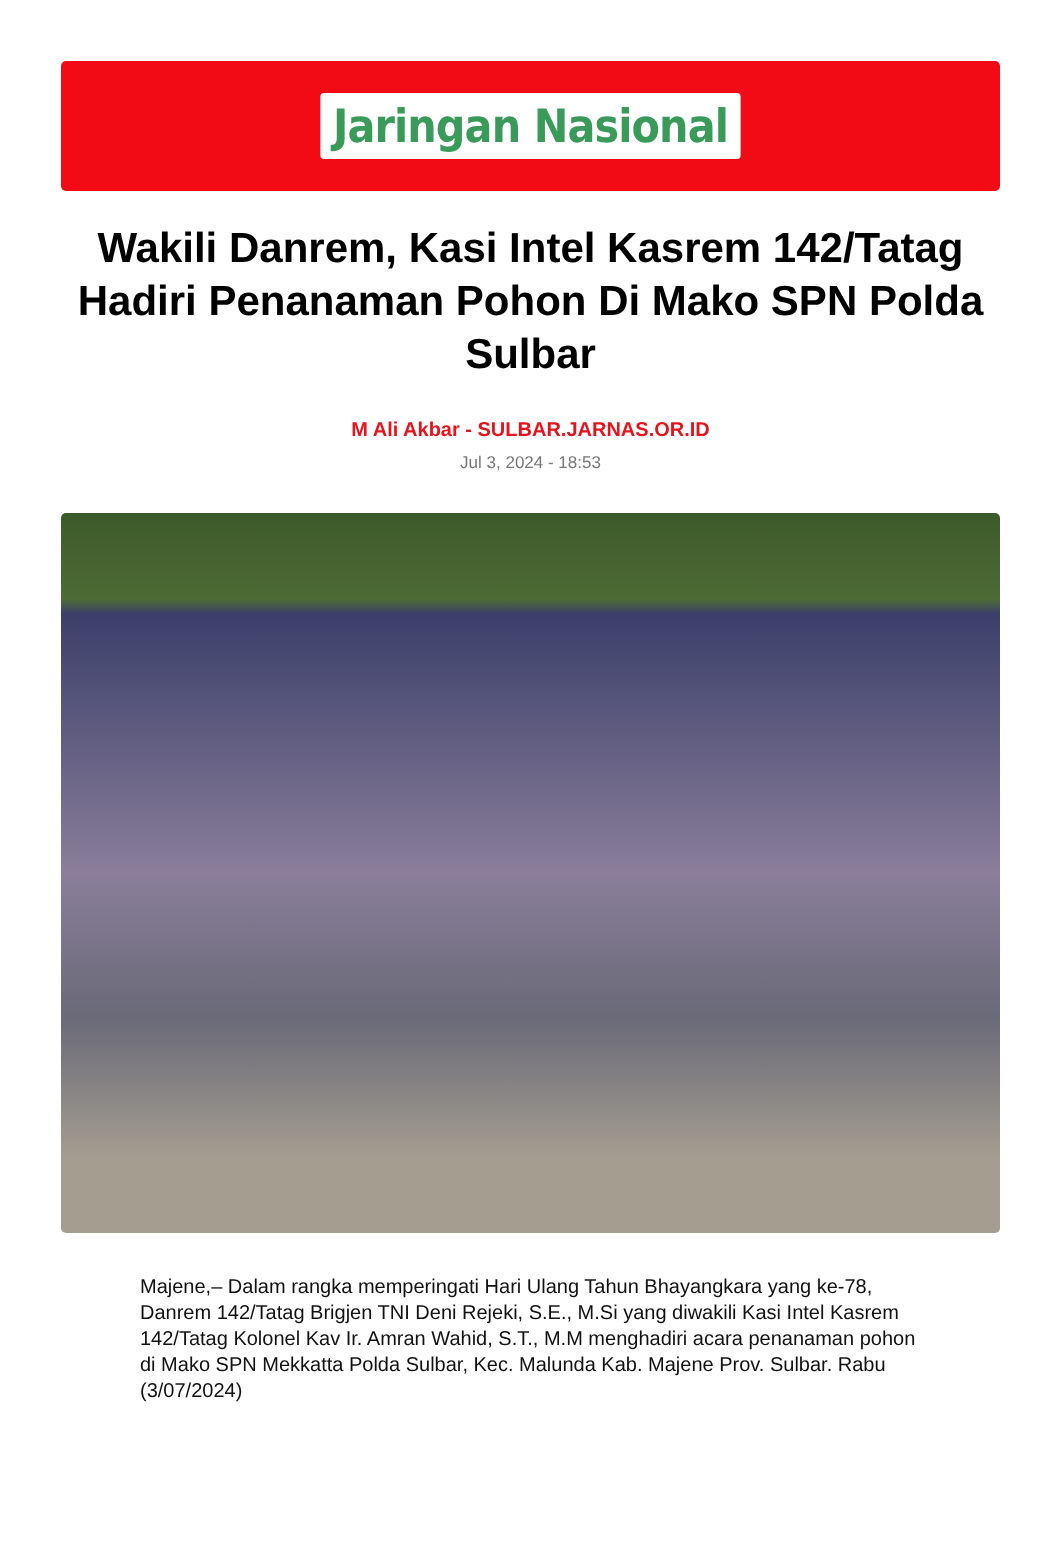Jaringan Nasional
Wakili Danrem, Kasi Intel Kasrem 142/Tatag Hadiri Penanaman Pohon Di Mako SPN Polda Sulbar
M Ali Akbar - SULBAR.JARNAS.OR.ID
Jul 3, 2024 - 18:53
Majene,– Dalam rangka memperingati Hari Ulang Tahun Bhayangkara yang ke-78, Danrem 142/Tatag Brigjen TNI Deni Rejeki, S.E., M.Si yang diwakili Kasi Intel Kasrem 142/Tatag Kolonel Kav Ir. Amran Wahid, S.T., M.M menghadiri acara penanaman pohon di Mako SPN Mekkatta Polda Sulbar, Kec. Malunda Kab. Majene Prov. Sulbar. Rabu (3/07/2024)